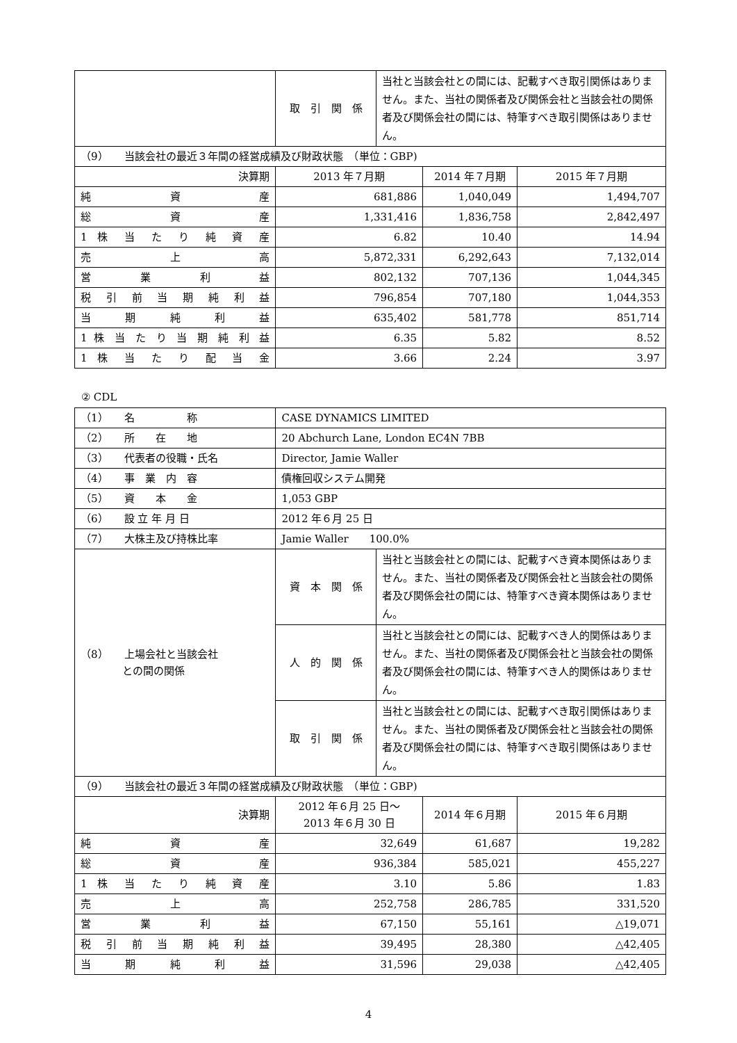| | 取 引 関 係 | 当社と当該会社との間には、記載すべき取引関係はありません。また、当社の関係者及び関係会社と当該会社の関係者及び関係会社の間には、特筆すべき取引関係はありません。 | | |
| （9） 当該会社の最近３年間の経営成績及び財政状態 （単位：GBP) | | | | |
| 決算期 | 2013 年７月期 | | 2014 年７月期 | 2015 年７月期 |
| 純 資 産 | 681,886 | | 1,040,049 | 1,494,707 |
| 総 資 産 | 1,331,416 | | 1,836,758 | 2,842,497 |
| 1 株 当 た り 純 資 産 | 6.82 | | 10.40 | 14.94 |
| 売 上 高 | 5,872,331 | | 6,292,643 | 7,132,014 |
| 営 業 利 益 | 802,132 | | 707,136 | 1,044,345 |
| 税 引 前 当 期 純 利 益 | 796,854 | | 707,180 | 1,044,353 |
| 当 期 純 利 益 | 635,402 | | 581,778 | 851,714 |
| 1 株 当 た り 当 期 純 利 益 | 6.35 | | 5.82 | 8.52 |
| 1 株 当 た り 配 当 金 | 3.66 | | 2.24 | 3.97 |
② CDL
| （1） 名 称 | CASE DYNAMICS LIMITED | | | |
| （2） 所 在 地 | 20 Abchurch Lane, London EC4N 7BB | | | |
| （3） 代表者の役職・氏名 | Director, Jamie Waller | | | |
| （4） 事 業 内 容 | 債権回収システム開発 | | | |
| （5） 資 本 金 | 1,053 GBP | | | |
| （6） 設 立 年 月 日 | 2012 年６月 25 日 | | | |
| （7） 大株主及び持株比率 | Jamie Waller 100.0% | | | |
| （8） 上場会社と当該会社 との間の関係 | 資 本 関 係 | 当社と当該会社との間には、記載すべき資本関係はありません。また、当社の関係者及び関係会社と当該会社の関係者及び関係会社の間には、特筆すべき資本関係はありません。 | | |
| | 人 的 関 係 | 当社と当該会社との間には、記載すべき人的関係はありません。また、当社の関係者及び関係会社と当該会社の関係者及び関係会社の間には、特筆すべき人的関係はありません。 | | |
| | 取 引 関 係 | 当社と当該会社との間には、記載すべき取引関係はありません。また、当社の関係者及び関係会社と当該会社の関係者及び関係会社の間には、特筆すべき取引関係はありません。 | | |
| （9） 当該会社の最近３年間の経営成績及び財政状態 （単位：GBP) | | | | |
| 決算期 | 2012 年６月 25 日～ 2013 年６月 30 日 | | 2014 年６月期 | 2015 年６月期 |
| 純 資 産 | 32,649 | | 61,687 | 19,282 |
| 総 資 産 | 936,384 | | 585,021 | 455,227 |
| 1 株 当 た り 純 資 産 | 3.10 | | 5.86 | 1.83 |
| 売 上 高 | 252,758 | | 286,785 | 331,520 |
| 営 業 利 益 | 67,150 | | 55,161 | △19,071 |
| 税 引 前 当 期 純 利 益 | 39,495 | | 28,380 | △42,405 |
| 当 期 純 利 益 | 31,596 | | 29,038 | △42,405 |
4